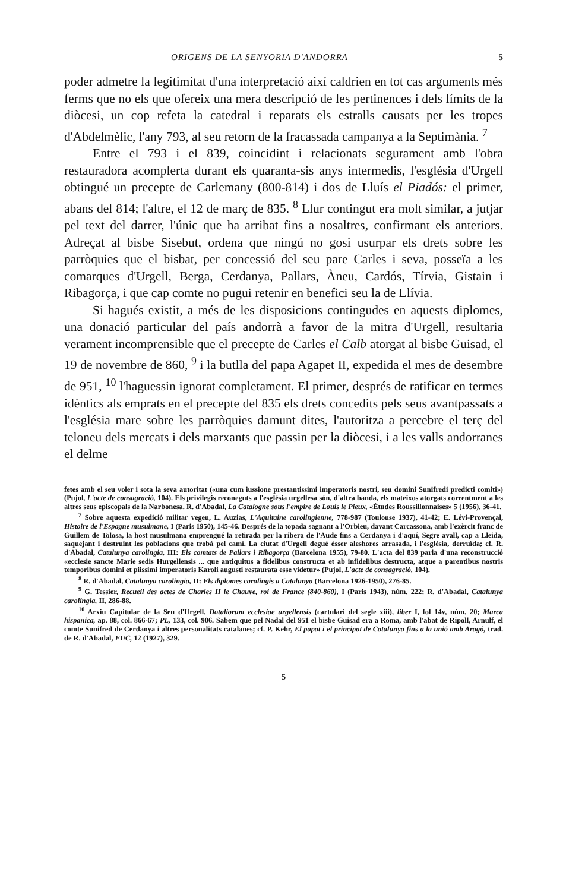ORIGENS DE LA SENYORIA D'ANDORRA 5
poder admetre la legitimitat d'una interpretació així caldrien en tot cas arguments més ferms que no els que ofereix una mera descripció de les pertinences i dels límits de la diòcesi, un cop refeta la catedral i reparats els estralls causats per les tropes d'Abdelmèlic, l'any 793, al seu retorn de la fracassada campanya a la Septimània. <sup>7</sup>
Entre el 793 i el 839, coincidint i relacionats segurament amb l'obra restauradora acomplerta durant els quaranta-sis anys intermedis, l'església d'Urgell obtingué un precepte de Carlemany (800-814) i dos de Lluís el Piadós: el primer, abans del 814; l'altre, el 12 de març de 835. <sup>8</sup> Llur contingut era molt similar, a jutjar pel text del darrer, l'únic que ha arribat fins a nosaltres, confirmant els anteriors. Adreçat al bisbe Sisebut, ordena que ningú no gosi usurpar els drets sobre les parròquies que el bisbat, per concessió del seu pare Carles i seva, posseïa a les comarques d'Urgell, Berga, Cerdanya, Pallars, Àneu, Cardós, Tírvia, Gistain i Ribagorça, i que cap comte no pugui retenir en benefici seu la de Llívia.
Si hagués existit, a més de les disposicions contingudes en aquests diplomes, una donació particular del país andorrà a favor de la mitra d'Urgell, resultaria verament incomprensible que el precepte de Carles el Calb atorgat al bisbe Guisad, el 19 de novembre de 860, <sup>9</sup> i la butlla del papa Agapet II, expedida el mes de desembre de 951, <sup>10</sup> l'haguessin ignorat completament. El primer, després de ratificar en termes idèntics als emprats en el precepte del 835 els drets concedits pels seus avantpassats a l'església mare sobre les parròquies damunt dites, l'autoritza a percebre el terç del teloneu dels mercats i dels marxants que passin per la diòcesi, i a les valls andorranes el delme
fetes amb el seu voler i sota la seva autoritat («una cum iussione prestantissimi imperatoris nostri, seu domini Sunifredi predicti comiti») (Pujol, L'acte de consagració, 104). Els privilegis reconeguts a l'església urgellesa són, d'altra banda, els mateixos atorgats correntment a les altres seus episcopals de la Narbonesa. R. d'Abadal, La Catalogne sous l'empire de Louis le Pieux, «Études Roussillonnaises» 5 (1956), 36-41.
<sup>7</sup> Sobre aquesta expedició militar vegeu, L. Auzias, L'Aquitaine carolingienne, 778-987 (Toulouse 1937), 41-42; E. Lévi-Provençal, Histoire de l'Espagne musulmane, I (Paris 1950), 145-46. Després de la topada sagnant a l'Orbieu, davant Carcassona, amb l'exèrcit franc de Guillem de Tolosa, la host musulmana emprengué la retirada per la ribera de l'Aude fins a Cerdanya i d'aquí, Segre avall, cap a Lleida, saquejant i destruint les poblacions que trobà pel camí. La ciutat d'Urgell degué ésser aleshores arrasada, i l'església, derruïda; cf. R. d'Abadal, Catalunya carolingia, III: Els comtats de Pallars i Ribagorça (Barcelona 1955), 79-80. L'acta del 839 parla d'una reconstrucció «ecclesie sancte Marie sedis Hurgellensis ... que antiquitus a fidelibus constructa et ab infidelibus destructa, atque a parentibus nostris temporibus domini et piissimi imperatoris Karoli augusti restaurata esse videtur» (Pujol, L'acte de consagració, 104).
<sup>8</sup> R. d'Abadal, Catalunya carolingia, II: Els diplomes carolingis a Catalunya (Barcelona 1926-1950), 276-85.
<sup>9</sup> G. Tessier, Recueil des actes de Charles II le Chauve, roi de France (840-860), I (Paris 1943), núm. 222; R. d'Abadal, Catalunya carolingia, II, 286-88.
<sup>10</sup> Arxiu Capitular de la Seu d'Urgell. Dotaliorum ecclesiae urgellensis (cartulari del segle xiii), liber I, fol 14v, núm. 20; Marca hispanica, ap. 88, col. 866-67; PL, 133, col. 906. Sabem que pel Nadal del 951 el bisbe Guisad era a Roma, amb l'abat de Ripoll, Arnulf, el comte Sunifred de Cerdanya i altres personalitats catalanes; cf. P. Kehr, El papat i el principat de Catalunya fins a la unió amb Aragó, trad. de R. d'Abadal, EUC, 12 (1927), 329.
5